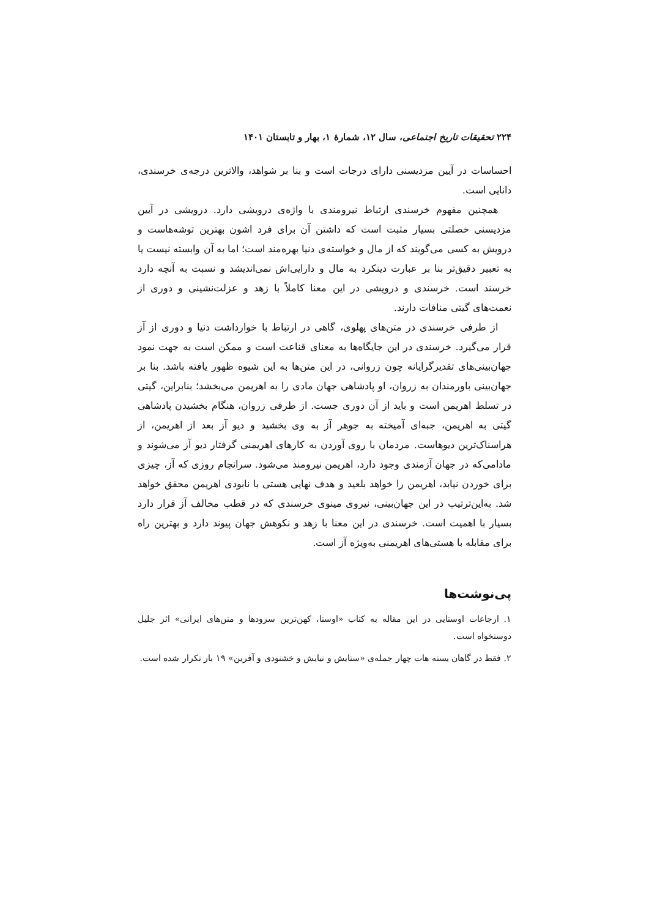۲۲۴ تحقیقات تاریخ اجتماعی، سال ۱۲، شمارهٔ ۱، بهار و تابستان ۱۴۰۱
احساسات در آیین مزدیسنی دارای درجات است و بنا بر شواهد، والاترین درجه‌ی خرسندی، دانایی است.
همچنین مفهوم خرسندی ارتباط نیرومندی با واژه‌ی درویشی دارد. درویشی در آیین مزدیسنی خصلتی بسیار مثبت است که داشتن آن برای فرد اشون بهترین توشه‌هاست و درویش به کسی می‌گویند که از مال و خواسته‌ی دنیا بهره‌مند است؛ اما به آن وابسته نیست یا به تعبیر دقیق‌تر بنا بر عبارت دینکرد به مال و دارایی‌اش نمی‌اندیشد و نسبت به آنچه دارد خرسند است. خرسندی و درویشی در این معنا کاملاً با زهد و عزلت‌نشینی و دوری از نعمت‌های گیتی منافات دارند.
از طرفی خرسندی در متن‌های پهلوی، گاهی در ارتباط با خوارداشت دنیا و دوری از آز قرار می‌گیرد. خرسندی در این جایگاه‌ها به معنای قناعت است و ممکن است به جهت نمود جهان‌بینی‌های تقدیرگرایانه چون زروانی، در این متن‌ها به این شیوه ظهور یافته باشد. بنا بر جهان‌بینی باورمندان به زروان، او پادشاهی جهان مادی را به اهریمن می‌بخشد؛ بنابراین، گیتی در تسلط اهریمن است و باید از آن دوری جست. از طرفی زروان، هنگام بخشیدن پادشاهی گیتی به اهریمن، جبه‌ای آمیخته به جوهر آز به وی بخشید و دیو آز بعد از اهریمن، از هراسناک‌ترین دیوهاست. مردمان با روی آوردن به کارهای اهریمنی گرفتار دیو آز می‌شوند و مادامی‌که در جهان آزمندی وجود دارد، اهریمن نیرومند می‌شود. سرانجام روزی که آز، چیزی برای خوردن نیابد، اهریمن را خواهد بلعید و هدف نهایی هستی با نابودی اهریمن محقق خواهد شد. به‌این‌ترتیب در این جهان‌بینی، نیروی مینوی خرسندی که در قطب مخالف آز قرار دارد بسیار با اهمیت است. خرسندی در این معنا با زهد و نکوهش جهان پیوند دارد و بهترین راه برای مقابله با هستی‌های اهریمنی به‌ویژه آز است.
پی‌نوشت‌ها
۱. ارجاعات اوستایی در این مقاله به کتاب «اوستا، کهن‌ترین سرودها و متن‌های ایرانی» اثر جلیل دوستخواه است.
۲. فقط در گاهان یسنه هات چهار جمله‌ی «ستایش و نیایش و خشنودی و آفرین» ۱۹ بار تکرار شده است.